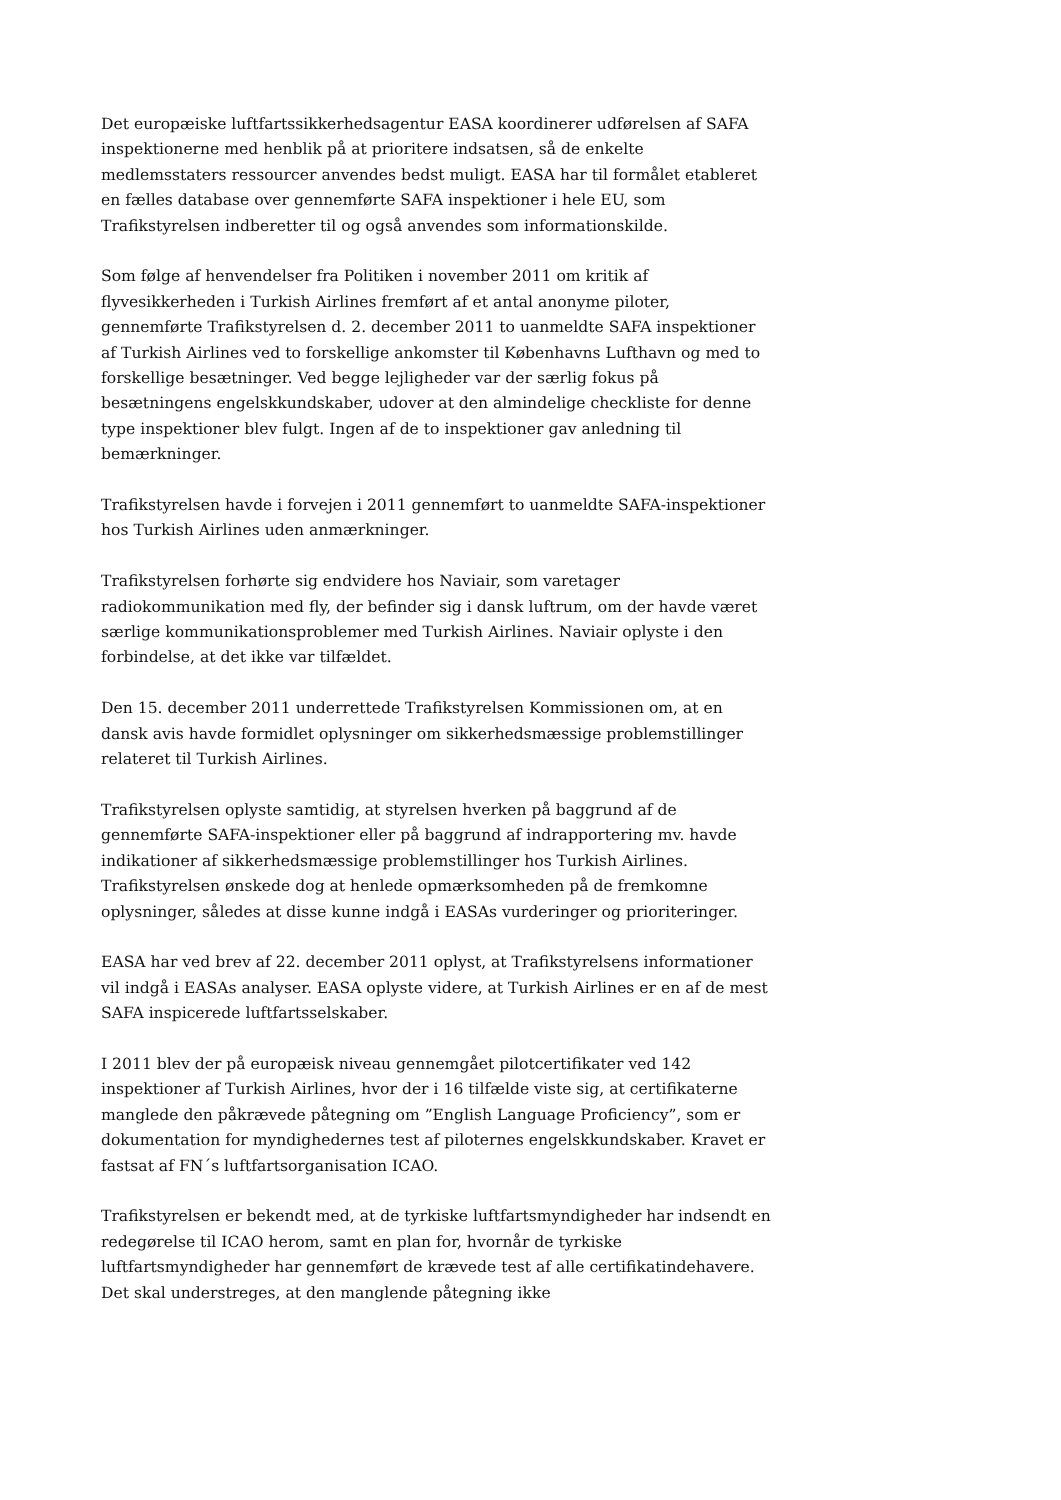Det europæiske luftfartssikkerhedsagentur EASA koordinerer udførelsen af SAFA inspektionerne med henblik på at prioritere indsatsen, så de enkelte medlemsstaters ressourcer anvendes bedst muligt. EASA har til formålet etableret en fælles database over gennemførte SAFA inspektioner i hele EU, som Trafikstyrelsen indberetter til og også anvendes som informationskilde.
Som følge af henvendelser fra Politiken i november 2011 om kritik af flyvesikkerheden i Turkish Airlines fremført af et antal anonyme piloter, gennemførte Trafikstyrelsen d. 2. december 2011 to uanmeldte SAFA inspektioner af Turkish Airlines ved to forskellige ankomster til Københavns Lufthavn og med to forskellige besætninger. Ved begge lejligheder var der særlig fokus på besætningens engelskkundskaber, udover at den almindelige checkliste for denne type inspektioner blev fulgt. Ingen af de to inspektioner gav anledning til bemærkninger.
Trafikstyrelsen havde i forvejen i 2011 gennemført to uanmeldte SAFA-inspektioner hos Turkish Airlines uden anmærkninger.
Trafikstyrelsen forhørte sig endvidere hos Naviair, som varetager radiokommunikation med fly, der befinder sig i dansk luftrum, om der havde været særlige kommunikationsproblemer med Turkish Airlines. Naviair oplyste i den forbindelse, at det ikke var tilfældet.
Den 15. december 2011 underrettede Trafikstyrelsen Kommissionen om, at en dansk avis havde formidlet oplysninger om sikkerhedsmæssige problemstillinger relateret til Turkish Airlines.
Trafikstyrelsen oplyste samtidig, at styrelsen hverken på baggrund af de gennemførte SAFA-inspektioner eller på baggrund af indrapportering mv. havde indikationer af sikkerhedsmæssige problemstillinger hos Turkish Airlines. Trafikstyrelsen ønskede dog at henlede opmærksomheden på de fremkomne oplysninger, således at disse kunne indgå i EASAs vurderinger og prioriteringer.
EASA har ved brev af 22. december 2011 oplyst, at Trafikstyrelsens informationer vil indgå i EASAs analyser. EASA oplyste videre, at Turkish Airlines er en af de mest SAFA inspicerede luftfartsselskaber.
I 2011 blev der på europæisk niveau gennemgået pilotcertifikater ved 142 inspektioner af Turkish Airlines, hvor der i 16 tilfælde viste sig, at certifikaterne manglede den påkrævede påtegning om ”English Language Proficiency”, som er dokumentation for myndighedernes test af piloternes engelskkundskaber. Kravet er fastsat af FN´s luftfartsorganisation ICAO.
Trafikstyrelsen er bekendt med, at de tyrkiske luftfartsmyndigheder har indsendt en redegørelse til ICAO herom, samt en plan for, hvornår de tyrkiske luftfartsmyndigheder har gennemført de krævede test af alle certifikatindehavere. Det skal understreges, at den manglende påtegning ikke